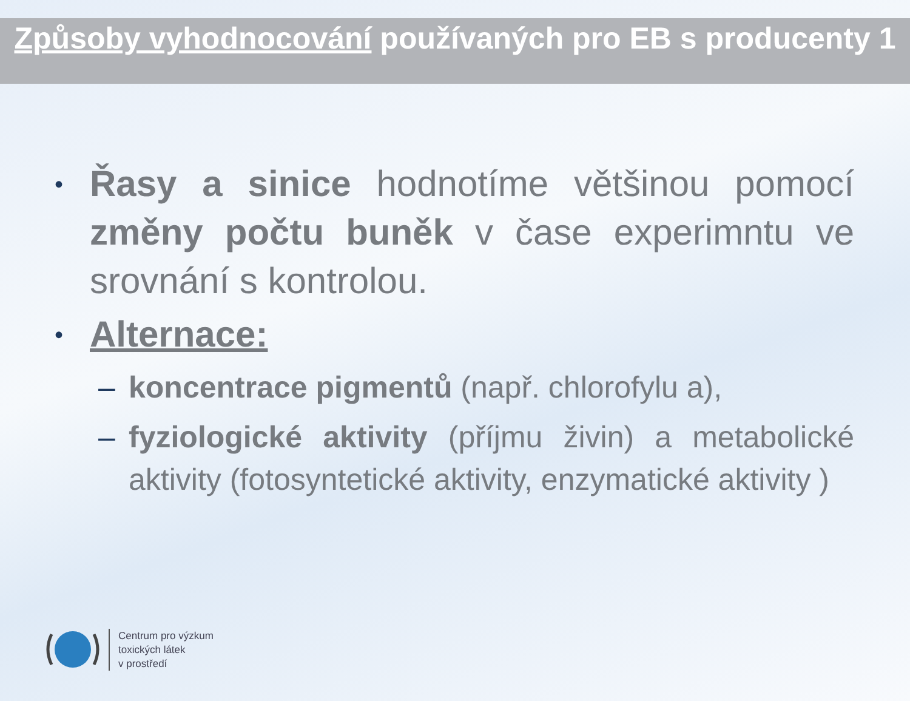Způsoby vyhodnocování používaných pro EB s producenty 1
• Řasy a sinice hodnotíme většinou pomocí změny počtu buněk v čase experimntu ve srovnání s kontrolou.
• Alternace:
– koncentrace pigmentů (např. chlorofylu a),
– fyziologické aktivity (příjmu živin) a metabolické aktivity (fotosyntetické aktivity, enzymatické aktivity )
Centrum pro výzkum
toxických látek
v prostředí